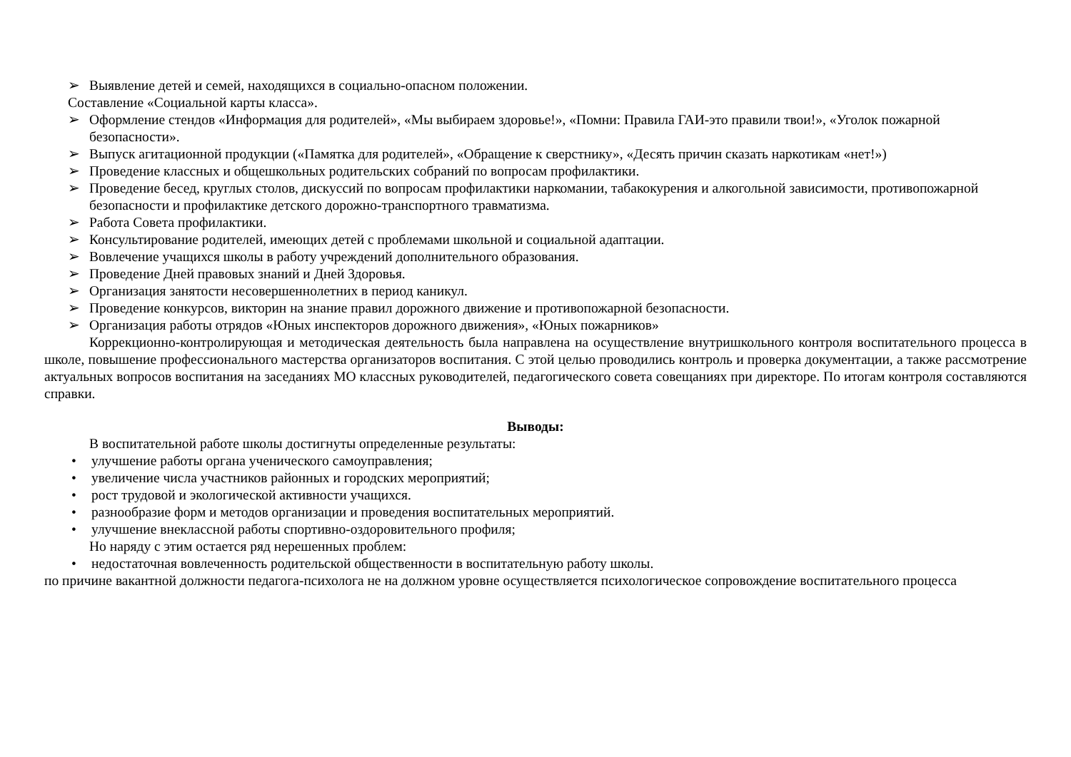➢ Выявление детей и семей, находящихся в социально-опасном положении.
Составление «Социальной карты класса».
➢ Оформление стендов «Информация для родителей», «Мы выбираем здоровье!», «Помни: Правила ГАИ-это правили твои!», «Уголок пожарной безопасности».
➢ Выпуск агитационной продукции («Памятка для родителей», «Обращение к сверстнику», «Десять причин сказать наркотикам «нет!»)
➢ Проведение классных и общешкольных родительских собраний по вопросам профилактики.
➢ Проведение бесед, круглых столов, дискуссий по вопросам профилактики наркомании, табакокурения и алкогольной зависимости, противопожарной безопасности и профилактике детского дорожно-транспортного травматизма.
➢ Работа Совета профилактики.
➢ Консультирование родителей, имеющих детей с проблемами школьной и социальной адаптации.
➢ Вовлечение учащихся школы в работу учреждений дополнительного образования.
➢ Проведение Дней правовых знаний и Дней Здоровья.
➢ Организация занятости несовершеннолетних в период каникул.
➢ Проведение конкурсов, викторин на знание правил дорожного движение и противопожарной безопасности.
➢ Организация работы отрядов «Юных инспекторов дорожного движения», «Юных пожарников»
Коррекционно-контролирующая и методическая деятельность была направлена на осуществление внутришкольного контроля воспитательного процесса в школе, повышение профессионального мастерства организаторов воспитания. С этой целью проводились контроль и проверка документации, а также рассмотрение актуальных вопросов воспитания на заседаниях МО классных руководителей, педагогического совета совещаниях при директоре. По итогам контроля составляются справки.
Выводы:
В воспитательной работе школы достигнуты определенные результаты:
• улучшение работы органа ученического самоуправления;
• увеличение числа участников районных и городских мероприятий;
• рост трудовой и экологической активности учащихся.
• разнообразие форм и методов организации и проведения воспитательных мероприятий.
• улучшение внеклассной работы спортивно-оздоровительного профиля;
Но наряду с этим остается ряд нерешенных проблем:
• недостаточная вовлеченность родительской общественности в воспитательную работу школы.
по причине вакантной должности педагога-психолога не на должном уровне осуществляется психологическое сопровождение воспитательного процесса